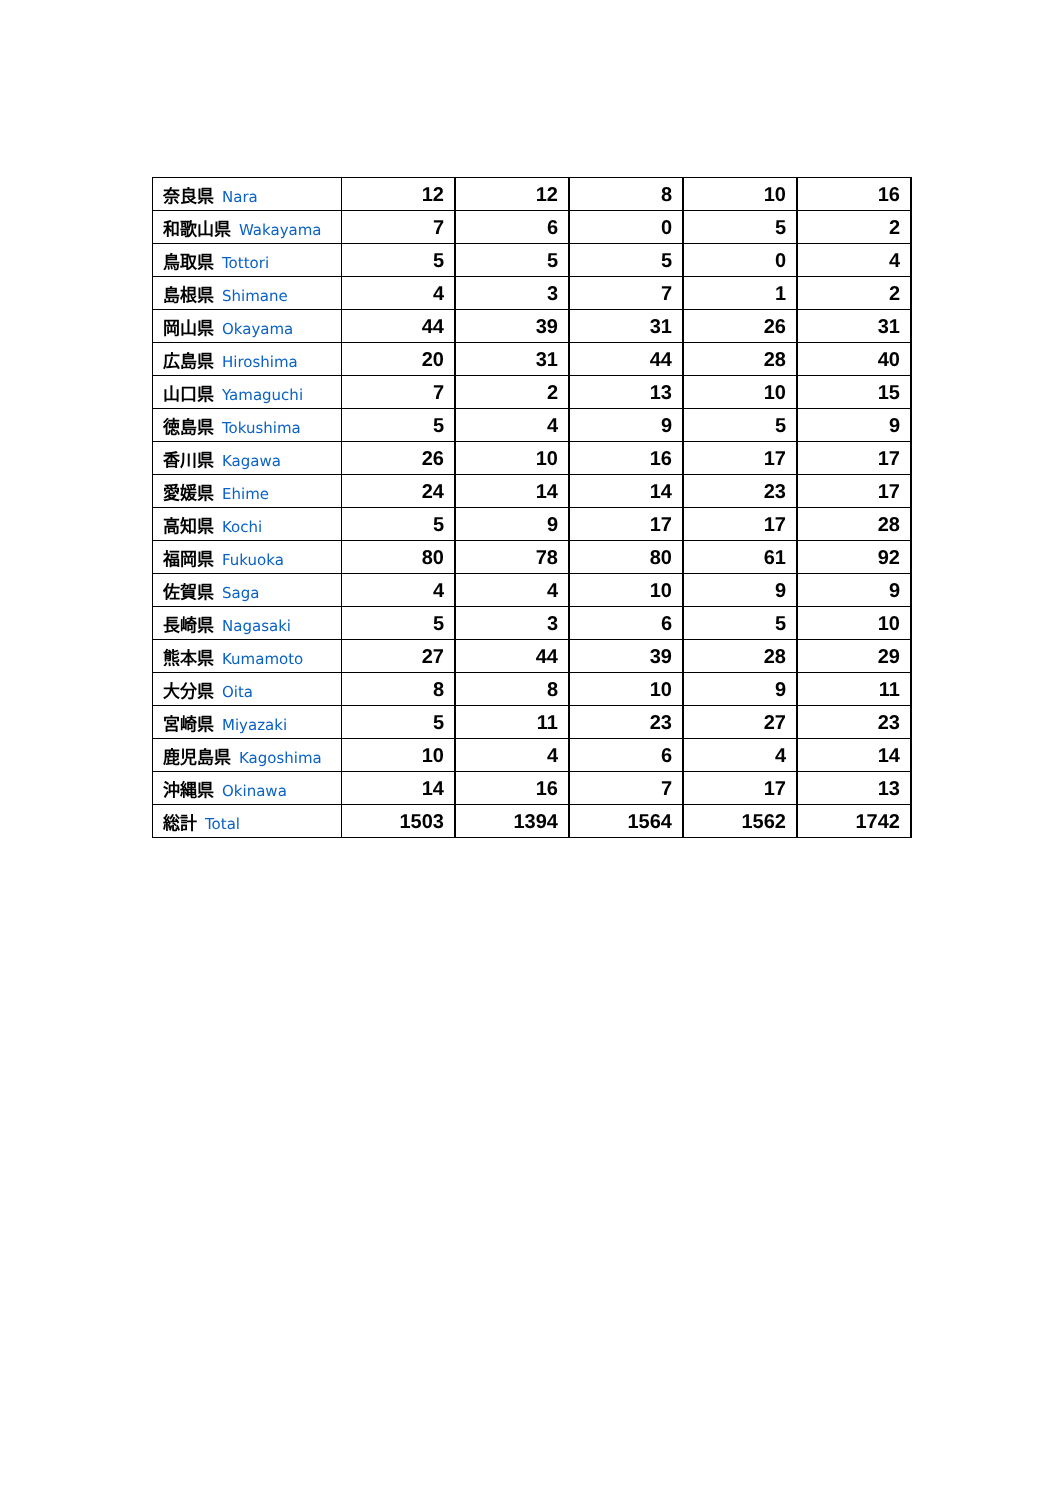| 奈良県 Nara | 12 | 12 | 8 | 10 | 16 |
| 和歌山県 Wakayama | 7 | 6 | 0 | 5 | 2 |
| 鳥取県 Tottori | 5 | 5 | 5 | 0 | 4 |
| 島根県 Shimane | 4 | 3 | 7 | 1 | 2 |
| 岡山県 Okayama | 44 | 39 | 31 | 26 | 31 |
| 広島県 Hiroshima | 20 | 31 | 44 | 28 | 40 |
| 山口県 Yamaguchi | 7 | 2 | 13 | 10 | 15 |
| 徳島県 Tokushima | 5 | 4 | 9 | 5 | 9 |
| 香川県 Kagawa | 26 | 10 | 16 | 17 | 17 |
| 愛媛県 Ehime | 24 | 14 | 14 | 23 | 17 |
| 高知県 Kochi | 5 | 9 | 17 | 17 | 28 |
| 福岡県 Fukuoka | 80 | 78 | 80 | 61 | 92 |
| 佐賀県 Saga | 4 | 4 | 10 | 9 | 9 |
| 長崎県 Nagasaki | 5 | 3 | 6 | 5 | 10 |
| 熊本県 Kumamoto | 27 | 44 | 39 | 28 | 29 |
| 大分県 Oita | 8 | 8 | 10 | 9 | 11 |
| 宮崎県 Miyazaki | 5 | 11 | 23 | 27 | 23 |
| 鹿児島県 Kagoshima | 10 | 4 | 6 | 4 | 14 |
| 沖縄県 Okinawa | 14 | 16 | 7 | 17 | 13 |
| 総計 Total | 1503 | 1394 | 1564 | 1562 | 1742 |